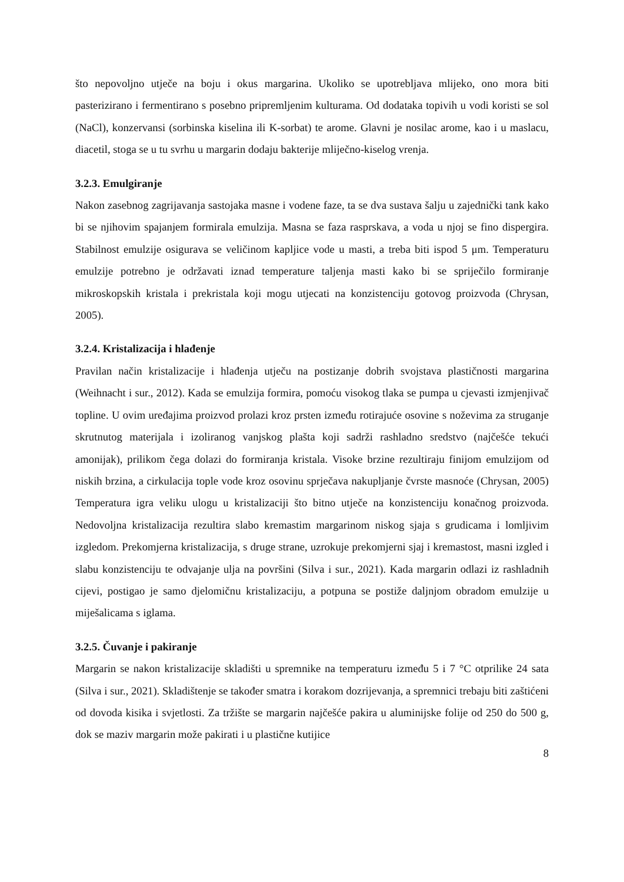što nepovoljno utječe na boju i okus margarina. Ukoliko se upotrebljava mlijeko, ono mora biti pasterizirano i fermentirano s posebno pripremljenim kulturama. Od dodataka topivih u vodi koristi se sol (NaCl), konzervansi (sorbinska kiselina ili K-sorbat) te arome. Glavni je nosilac arome, kao i u maslacu, diacetil, stoga se u tu svrhu u margarin dodaju bakterije mliječno-kiselog vrenja.
3.2.3. Emulgiranje
Nakon zasebnog zagrijavanja sastojaka masne i vodene faze, ta se dva sustava šalju u zajednički tank kako bi se njihovim spajanjem formirala emulzija. Masna se faza rasprskava, a voda u njoj se fino dispergira. Stabilnost emulzije osigurava se veličinom kapljice vode u masti, a treba biti ispod 5 μm. Temperaturu emulzije potrebno je održavati iznad temperature taljenja masti kako bi se spriječilo formiranje mikroskopskih kristala i prekristala koji mogu utjecati na konzistenciju gotovog proizvoda (Chrysan, 2005).
3.2.4. Kristalizacija i hlađenje
Pravilan način kristalizacije i hlađenja utječu na postizanje dobrih svojstava plastičnosti margarina (Weihnacht i sur., 2012). Kada se emulzija formira, pomoću visokog tlaka se pumpa u cjevasti izmjenjivač topline. U ovim uređajima proizvod prolazi kroz prsten između rotirajuće osovine s noževima za struganje skrutnutog materijala i izoliranog vanjskog plašta koji sadrži rashladno sredstvo (najčešće tekući amonijak), prilikom čega dolazi do formiranja kristala. Visoke brzine rezultiraju finijom emulzijom od niskih brzina, a cirkulacija tople vode kroz osovinu sprječava nakupljanje čvrste masnoće (Chrysan, 2005) Temperatura igra veliku ulogu u kristalizaciji što bitno utječe na konzistenciju konačnog proizvoda. Nedovoljna kristalizacija rezultira slabo kremastim margarinom niskog sjaja s grudicama i lomljivim izgledom. Prekomjerna kristalizacija, s druge strane, uzrokuje prekomjerni sjaj i kremastost, masni izgled i slabu konzistenciju te odvajanje ulja na površini (Silva i sur., 2021). Kada margarin odlazi iz rashladnih cijevi, postigao je samo djelomičnu kristalizaciju, a potpuna se postiže daljnjom obradom emulzije u miješalicama s iglama.
3.2.5. Čuvanje i pakiranje
Margarin se nakon kristalizacije skladišti u spremnike na temperaturu između 5 i 7 °C otprilike 24 sata (Silva i sur., 2021). Skladištenje se također smatra i korakom dozrijevanja, a spremnici trebaju biti zaštićeni od dovoda kisika i svjetlosti. Za tržište se margarin najčešće pakira u aluminijske folije od 250 do 500 g, dok se maziv margarin može pakirati i u plastične kutijice
8